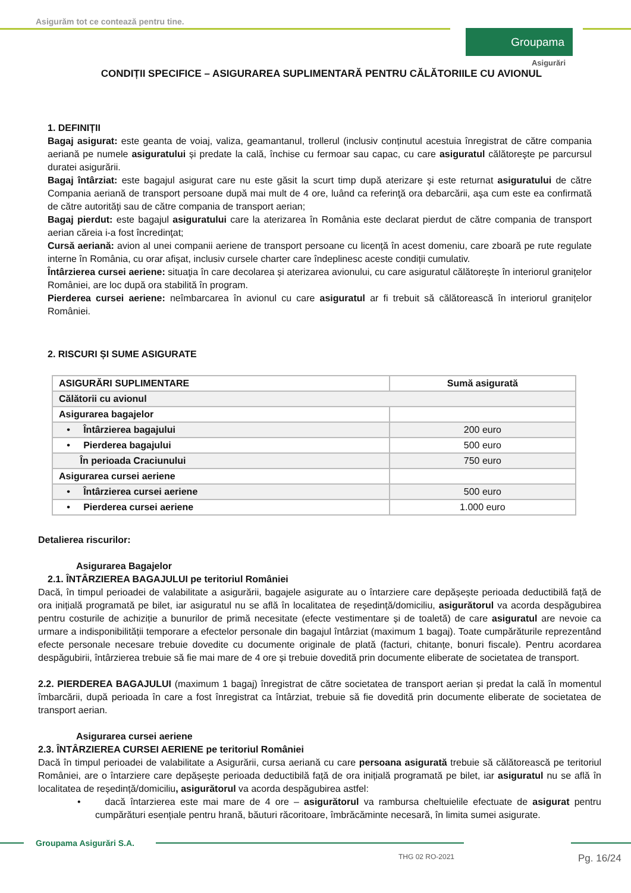Asigurăm tot ce contează pentru tine.
Groupama
Asigurări
CONDIȚII SPECIFICE – ASIGURAREA SUPLIMENTARĂ PENTRU CĂLĂTORIILE CU AVIONUL
1. DEFINIȚII
Bagaj asigurat: este geanta de voiaj, valiza, geamantanul, trollerul (inclusiv conținutul acestuia înregistrat de către compania aeriană pe numele asiguratului și predate la cală, închise cu fermoar sau capac, cu care asiguratul călătoreşte pe parcursul duratei asigurării.
Bagaj întârziat: este bagajul asigurat care nu este găsit la scurt timp după aterizare şi este returnat asiguratului de către Compania aeriană de transport persoane după mai mult de 4 ore, luând ca referinţă ora debarcării, aşa cum este ea confirmată de către autorităţi sau de către compania de transport aerian;
Bagaj pierdut: este bagajul asiguratului care la aterizarea în România este declarat pierdut de către compania de transport aerian căreia i-a fost încredinţat;
Cursă aeriană: avion al unei companii aeriene de transport persoane cu licență în acest domeniu, care zboară pe rute regulate interne în România, cu orar afişat, inclusiv cursele charter care îndeplinesc aceste condiții cumulativ.
Întârzierea cursei aeriene: situaţia în care decolarea și aterizarea avionului, cu care asiguratul călătorește în interiorul granițelor României, are loc după ora stabilită în program.
Pierderea cursei aeriene: neîmbarcarea în avionul cu care asiguratul ar fi trebuit să călătorească în interiorul granițelor României.
2. RISCURI ȘI SUME ASIGURATE
| ASIGURĂRI SUPLIMENTARE | Sumă asigurată |
| --- | --- |
| Călătorii cu avionul | |
| Asigurarea bagajelor | |
| • Întârzierea bagajului | 200 euro |
| • Pierderea bagajului | 500 euro |
| În perioada Craciunului | 750 euro |
| Asigurarea cursei aeriene | |
| • Întârzierea cursei aeriene | 500 euro |
| • Pierderea cursei aeriene | 1.000 euro |
Detalierea riscurilor:
Asigurarea Bagajelor
2.1. ÎNTÂRZIEREA BAGAJULUI pe teritoriul României
Dacă, în timpul perioadei de valabilitate a asigurării, bagajele asigurate au o întarziere care depășește perioada deductibilă față de ora inițială programată pe bilet, iar asiguratul nu se află în localitatea de reședință/domiciliu, asigurătorul va acorda despăgubirea pentru costurile de achiziție a bunurilor de primă necesitate (efecte vestimentare și de toaletă) de care asiguratul are nevoie ca urmare a indisponibilității temporare a efectelor personale din bagajul întârziat (maximum 1 bagaj). Toate cumpărăturile reprezentând efecte personale necesare trebuie dovedite cu documente originale de plată (facturi, chitanțe, bonuri fiscale). Pentru acordarea despăgubirii, întârzierea trebuie să fie mai mare de 4 ore și trebuie dovedită prin documente eliberate de societatea de transport.
2.2. PIERDEREA BAGAJULUI (maximum 1 bagaj) înregistrat de către societatea de transport aerian și predat la cală în momentul îmbarcării, după perioada în care a fost înregistrat ca întârziat, trebuie să fie dovedită prin documente eliberate de societatea de transport aerian.
Asigurarea cursei aeriene
2.3. ÎNTÂRZIEREA CURSEI AERIENE pe teritoriul României
Dacă în timpul perioadei de valabilitate a Asigurării, cursa aeriană cu care persoana asigurată trebuie să călătorească pe teritoriul României, are o întarziere care depășește perioada deductibilă față de ora inițială programată pe bilet, iar asiguratul nu se află în localitatea de reședință/domiciliu, asigurătorul va acorda despăgubirea astfel:
• dacă întarzierea este mai mare de 4 ore – asigurătorul va rambursa cheltuielile efectuate de asigurat pentru cumpărături esențiale pentru hrană, băuturi răcoritoare, îmbrăcăminte necesară, în limita sumei asigurate.
Groupama Asigurări S.A.
THG 02 RO-2021 Pg. 16/24